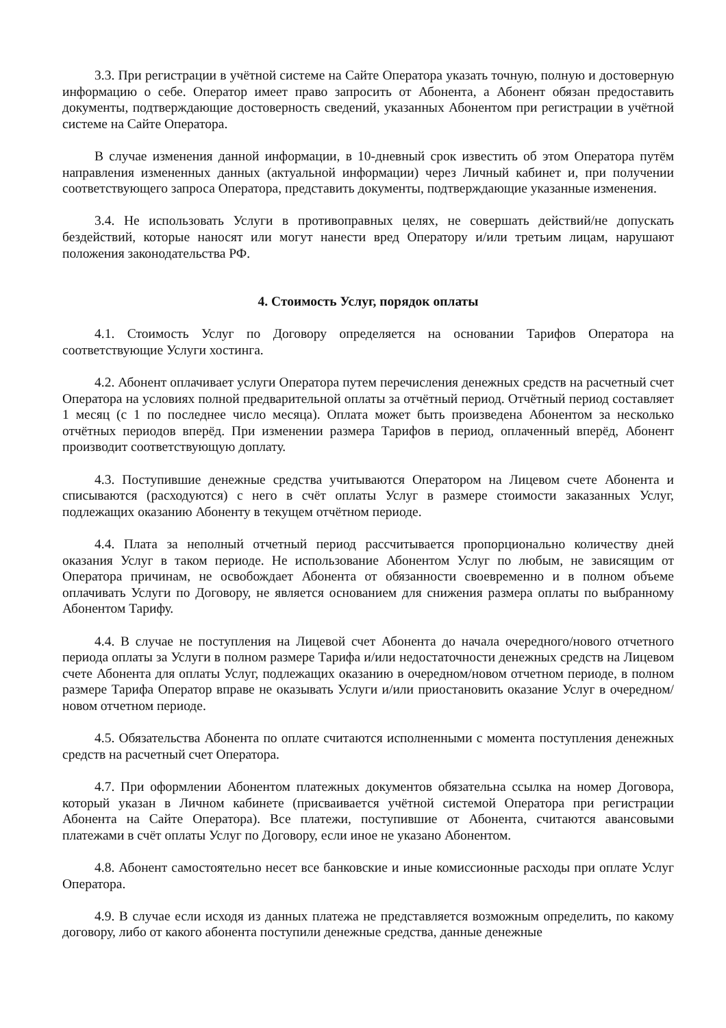3.3. При регистрации в учётной системе на Сайте Оператора указать точную, полную и достоверную информацию о себе. Оператор имеет право запросить от Абонента, а Абонент обязан предоставить документы, подтверждающие достоверность сведений, указанных Абонентом при регистрации в учётной системе на Сайте Оператора.
В случае изменения данной информации, в 10-дневный срок известить об этом Оператора путём направления измененных данных (актуальной информации) через Личный кабинет и, при получении соответствующего запроса Оператора, представить документы, подтверждающие указанные изменения.
3.4. Не использовать Услуги в противоправных целях, не совершать действий/не допускать бездействий, которые наносят или могут нанести вред Оператору и/или третьим лицам, нарушают положения законодательства РФ.
4. Стоимость Услуг, порядок оплаты
4.1. Стоимость Услуг по Договору определяется на основании Тарифов Оператора на соответствующие Услуги хостинга.
4.2. Абонент оплачивает услуги Оператора путем перечисления денежных средств на расчетный счет Оператора на условиях полной предварительной оплаты за отчётный период. Отчётный период составляет 1 месяц (с 1 по последнее число месяца). Оплата может быть произведена Абонентом за несколько отчётных периодов вперёд. При изменении размера Тарифов в период, оплаченный вперёд, Абонент производит соответствующую доплату.
4.3. Поступившие денежные средства учитываются Оператором на Лицевом счете Абонента и списываются (расходуются) с него в счёт оплаты Услуг в размере стоимости заказанных Услуг, подлежащих оказанию Абоненту в текущем отчётном периоде.
4.4. Плата за неполный отчетный период рассчитывается пропорционально количеству дней оказания Услуг в таком периоде. Не использование Абонентом Услуг по любым, не зависящим от Оператора причинам, не освобождает Абонента от обязанности своевременно и в полном объеме оплачивать Услуги по Договору, не является основанием для снижения размера оплаты по выбранному Абонентом Тарифу.
4.4. В случае не поступления на Лицевой счет Абонента до начала очередного/нового отчетного периода оплаты за Услуги в полном размере Тарифа и/или недостаточности денежных средств на Лицевом счете Абонента для оплаты Услуг, подлежащих оказанию в очередном/новом отчетном периоде, в полном размере Тарифа Оператор вправе не оказывать Услуги и/или приостановить оказание Услуг в очередном/новом отчетном периоде.
4.5. Обязательства Абонента по оплате считаются исполненными с момента поступления денежных средств на расчетный счет Оператора.
4.7. При оформлении Абонентом платежных документов обязательна ссылка на номер Договора, который указан в Личном кабинете (присваивается учётной системой Оператора при регистрации Абонента на Сайте Оператора). Все платежи, поступившие от Абонента, считаются авансовыми платежами в счёт оплаты Услуг по Договору, если иное не указано Абонентом.
4.8. Абонент самостоятельно несет все банковские и иные комиссионные расходы при оплате Услуг Оператора.
4.9. В случае если исходя из данных платежа не представляется возможным определить, по какому договору, либо от какого абонента поступили денежные средства, данные денежные